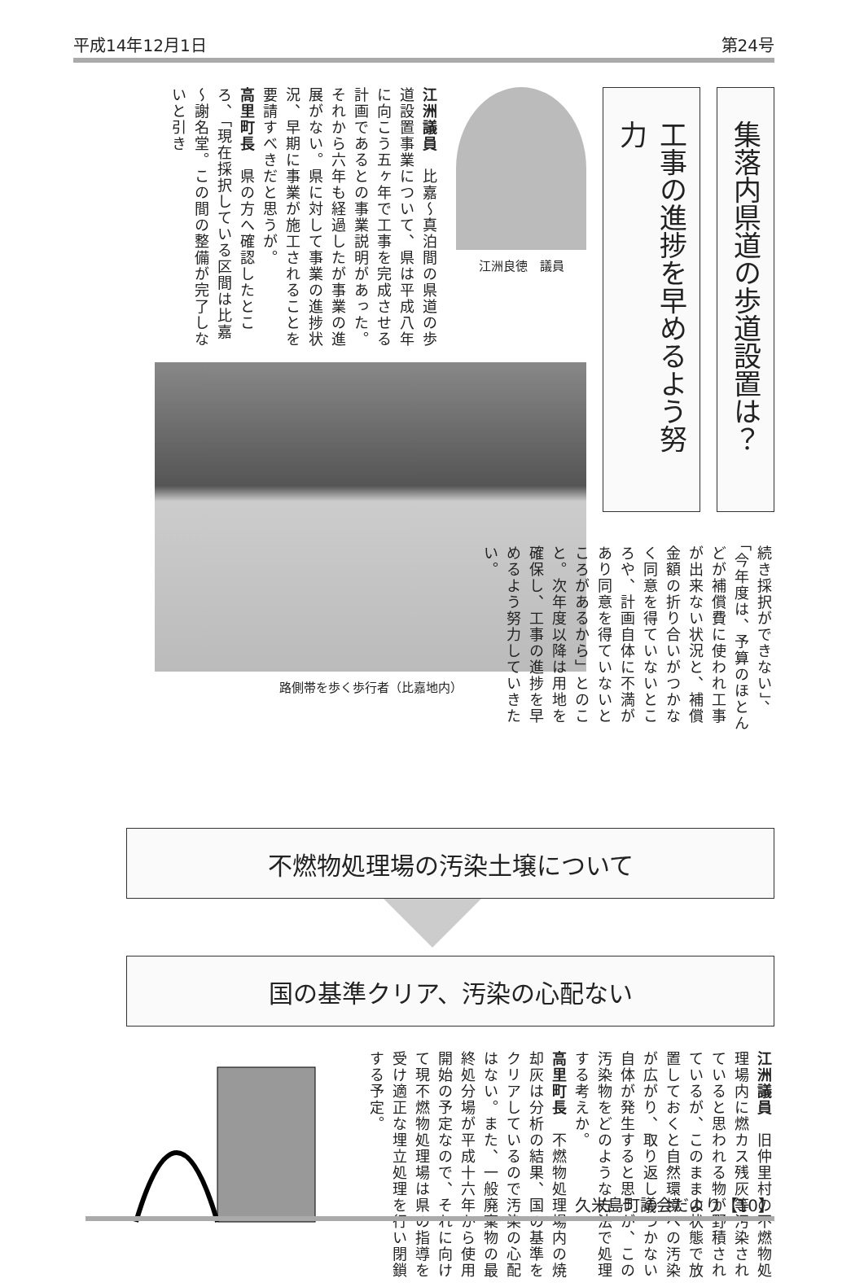平成14年12月1日 第24号
集落内県道の歩道設置は？
工事の進捗を早めるよう努力
江洲良徳　議員
江洲議員　比嘉～真泊間の県道の歩道設置事業について、県は平成八年に向こう五ヶ年で工事を完成させる計画であるとの事業説明があった。それから六年も経過したが事業の進展がない。県に対して事業の進捗状況、早期に事業が施工されることを要請すべきだと思うが。
高里町長　県の方へ確認したところ、「現在採択している区間は比嘉～謝名堂。この間の整備が完了しないと引き
路側帯を歩く歩行者（比嘉地内）
続き採択ができない」、「今年度は、予算のほとんどが補償費に使われ工事が出来ない状況と、補償金額の折り合いがつかなく同意を得ていないところや、計画自体に不満があり同意を得ていないところがあるから」とのこと。次年度以降は用地を確保し、工事の進捗を早めるよう努力していきたい。
不燃物処理場の汚染土壌について
国の基準クリア、汚染の心配ない
江洲議員　旧仲里村の不燃物処理場内に燃カス残灰等汚染されていると思われる物が野積されているが、このままの状態で放置しておくと自然環境への汚染が広がり、取り返しのつかない自体が発生すると思うが、この汚染物をどのような方法で処理する考えか。
高里町長　不燃物処理場内の焼却灰は分析の結果、国の基準をクリアしているので汚染の心配はない。また、一般廃棄物の最終処分場が平成十六年から使用開始の予定なので、それに向けて現不燃物処理場は県の指導を受け適正な埋立処理を行い閉鎖する予定。
久米島町議会だより【10】